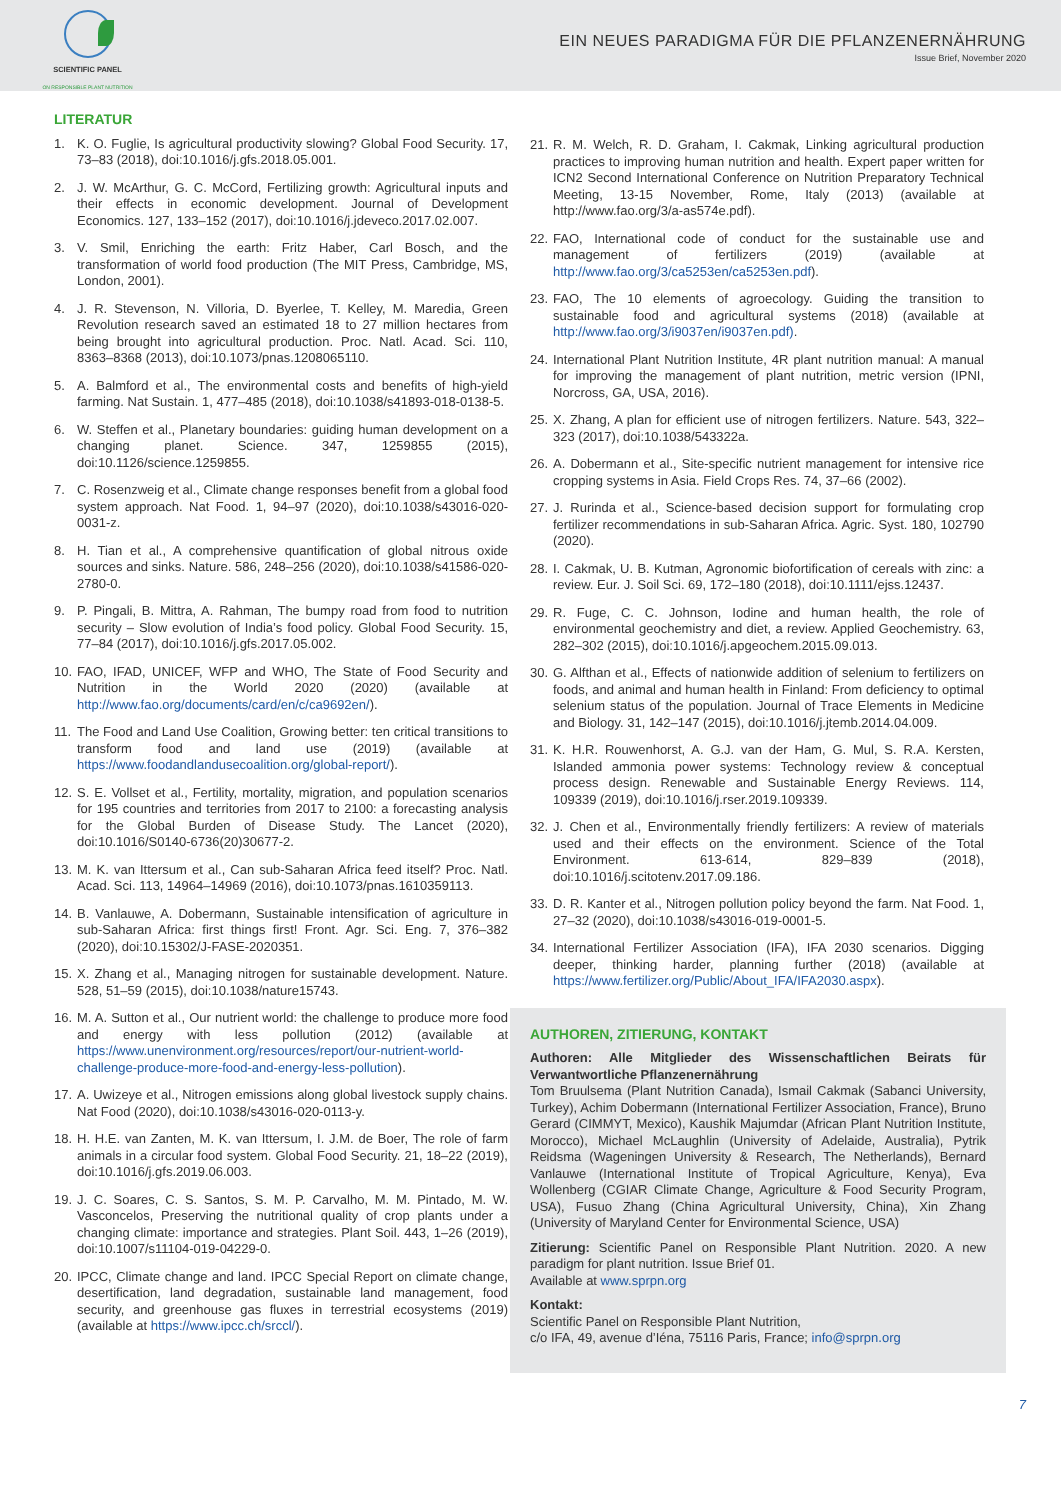SCIENTIFIC PANEL
ON RESPONSIBLE PLANT NUTRITION
EIN NEUES PARADIGMA FÜR DIE PFLANZENERNÄHRUNG
Issue Brief, November 2020
LITERATUR
1. K. O. Fuglie, Is agricultural productivity slowing? Global Food Security. 17, 73–83 (2018), doi:10.1016/j.gfs.2018.05.001.
2. J. W. McArthur, G. C. McCord, Fertilizing growth: Agricultural inputs and their effects in economic development. Journal of Development Economics. 127, 133–152 (2017), doi:10.1016/j.jdeveco.2017.02.007.
3. V. Smil, Enriching the earth: Fritz Haber, Carl Bosch, and the transformation of world food production (The MIT Press, Cambridge, MS, London, 2001).
4. J. R. Stevenson, N. Villoria, D. Byerlee, T. Kelley, M. Maredia, Green Revolution research saved an estimated 18 to 27 million hectares from being brought into agricultural production. Proc. Natl. Acad. Sci. 110, 8363–8368 (2013), doi:10.1073/pnas.1208065110.
5. A. Balmford et al., The environmental costs and benefits of high-yield farming. Nat Sustain. 1, 477–485 (2018), doi:10.1038/s41893-018-0138-5.
6. W. Steffen et al., Planetary boundaries: guiding human development on a changing planet. Science. 347, 1259855 (2015), doi:10.1126/science.1259855.
7. C. Rosenzweig et al., Climate change responses benefit from a global food system approach. Nat Food. 1, 94–97 (2020), doi:10.1038/s43016-020-0031-z.
8. H. Tian et al., A comprehensive quantification of global nitrous oxide sources and sinks. Nature. 586, 248–256 (2020), doi:10.1038/s41586-020-2780-0.
9. P. Pingali, B. Mittra, A. Rahman, The bumpy road from food to nutrition security – Slow evolution of India’s food policy. Global Food Security. 15, 77–84 (2017), doi:10.1016/j.gfs.2017.05.002.
10. FAO, IFAD, UNICEF, WFP and WHO, The State of Food Security and Nutrition in the World 2020 (2020) (available at http://www.fao.org/documents/card/en/c/ca9692en/).
11. The Food and Land Use Coalition, Growing better: ten critical transitions to transform food and land use (2019) (available at https://www.foodandlandusecoalition.org/global-report/).
12. S. E. Vollset et al., Fertility, mortality, migration, and population scenarios for 195 countries and territories from 2017 to 2100: a forecasting analysis for the Global Burden of Disease Study. The Lancet (2020), doi:10.1016/S0140-6736(20)30677-2.
13. M. K. van Ittersum et al., Can sub-Saharan Africa feed itself? Proc. Natl. Acad. Sci. 113, 14964–14969 (2016), doi:10.1073/pnas.1610359113.
14. B. Vanlauwe, A. Dobermann, Sustainable intensification of agriculture in sub-Saharan Africa: first things first! Front. Agr. Sci. Eng. 7, 376–382 (2020), doi:10.15302/J-FASE-2020351.
15. X. Zhang et al., Managing nitrogen for sustainable development. Nature. 528, 51–59 (2015), doi:10.1038/nature15743.
16. M. A. Sutton et al., Our nutrient world: the challenge to produce more food and energy with less pollution (2012) (available at https://www.unenvironment.org/resources/report/our-nutrient-world-challenge-produce-more-food-and-energy-less-pollution).
17. A. Uwizeye et al., Nitrogen emissions along global livestock supply chains. Nat Food (2020), doi:10.1038/s43016-020-0113-y.
18. H. H.E. van Zanten, M. K. van Ittersum, I. J.M. de Boer, The role of farm animals in a circular food system. Global Food Security. 21, 18–22 (2019), doi:10.1016/j.gfs.2019.06.003.
19. J. C. Soares, C. S. Santos, S. M. P. Carvalho, M. M. Pintado, M. W. Vasconcelos, Preserving the nutritional quality of crop plants under a changing climate: importance and strategies. Plant Soil. 443, 1–26 (2019), doi:10.1007/s11104-019-04229-0.
20. IPCC, Climate change and land. IPCC Special Report on climate change, desertification, land degradation, sustainable land management, food security, and greenhouse gas fluxes in terrestrial ecosystems (2019) (available at https://www.ipcc.ch/srccl/).
21. R. M. Welch, R. D. Graham, I. Cakmak, Linking agricultural production practices to improving human nutrition and health. Expert paper written for ICN2 Second International Conference on Nutrition Preparatory Technical Meeting, 13-15 November, Rome, Italy (2013) (available at http://www.fao.org/3/a-as574e.pdf).
22. FAO, International code of conduct for the sustainable use and management of fertilizers (2019) (available at http://www.fao.org/3/ca5253en/ca5253en.pdf).
23. FAO, The 10 elements of agroecology. Guiding the transition to sustainable food and agricultural systems (2018) (available at http://www.fao.org/3/i9037en/i9037en.pdf).
24. International Plant Nutrition Institute, 4R plant nutrition manual: A manual for improving the management of plant nutrition, metric version (IPNI, Norcross, GA, USA, 2016).
25. X. Zhang, A plan for efficient use of nitrogen fertilizers. Nature. 543, 322–323 (2017), doi:10.1038/543322a.
26. A. Dobermann et al., Site-specific nutrient management for intensive rice cropping systems in Asia. Field Crops Res. 74, 37–66 (2002).
27. J. Rurinda et al., Science-based decision support for formulating crop fertilizer recommendations in sub-Saharan Africa. Agric. Syst. 180, 102790 (2020).
28. I. Cakmak, U. B. Kutman, Agronomic biofortification of cereals with zinc: a review. Eur. J. Soil Sci. 69, 172–180 (2018), doi:10.1111/ejss.12437.
29. R. Fuge, C. C. Johnson, Iodine and human health, the role of environmental geochemistry and diet, a review. Applied Geochemistry. 63, 282–302 (2015), doi:10.1016/j.apgeochem.2015.09.013.
30. G. Alfthan et al., Effects of nationwide addition of selenium to fertilizers on foods, and animal and human health in Finland: From deficiency to optimal selenium status of the population. Journal of Trace Elements in Medicine and Biology. 31, 142–147 (2015), doi:10.1016/j.jtemb.2014.04.009.
31. K. H.R. Rouwenhorst, A. G.J. van der Ham, G. Mul, S. R.A. Kersten, Islanded ammonia power systems: Technology review & conceptual process design. Renewable and Sustainable Energy Reviews. 114, 109339 (2019), doi:10.1016/j.rser.2019.109339.
32. J. Chen et al., Environmentally friendly fertilizers: A review of materials used and their effects on the environment. Science of the Total Environment. 613-614, 829–839 (2018), doi:10.1016/j.scitotenv.2017.09.186.
33. D. R. Kanter et al., Nitrogen pollution policy beyond the farm. Nat Food. 1, 27–32 (2020), doi:10.1038/s43016-019-0001-5.
34. International Fertilizer Association (IFA), IFA 2030 scenarios. Digging deeper, thinking harder, planning further (2018) (available at https://www.fertilizer.org/Public/About_IFA/IFA2030.aspx).
AUTHOREN, ZITIERUNG, KONTAKT
Authoren: Alle Mitglieder des Wissenschaftlichen Beirats für Verwantwortliche Pflanzenernährung
Tom Bruulsema (Plant Nutrition Canada), Ismail Cakmak (Sabanci University, Turkey), Achim Dobermann (International Fertilizer Association, France), Bruno Gerard (CIMMYT, Mexico), Kaushik Majumdar (African Plant Nutrition Institute, Morocco), Michael McLaughlin (University of Adelaide, Australia), Pytrik Reidsma (Wageningen University & Research, The Netherlands), Bernard Vanlauwe (International Institute of Tropical Agriculture, Kenya), Eva Wollenberg (CGIAR Climate Change, Agriculture & Food Security Program, USA), Fusuo Zhang (China Agricultural University, China), Xin Zhang (University of Maryland Center for Environmental Science, USA)
Zitierung: Scientific Panel on Responsible Plant Nutrition. 2020. A new paradigm for plant nutrition. Issue Brief 01.
Available at www.sprpn.org
Kontakt:
Scientific Panel on Responsible Plant Nutrition,
c/o IFA, 49, avenue d’Iéna, 75116 Paris, France; info@sprpn.org
7